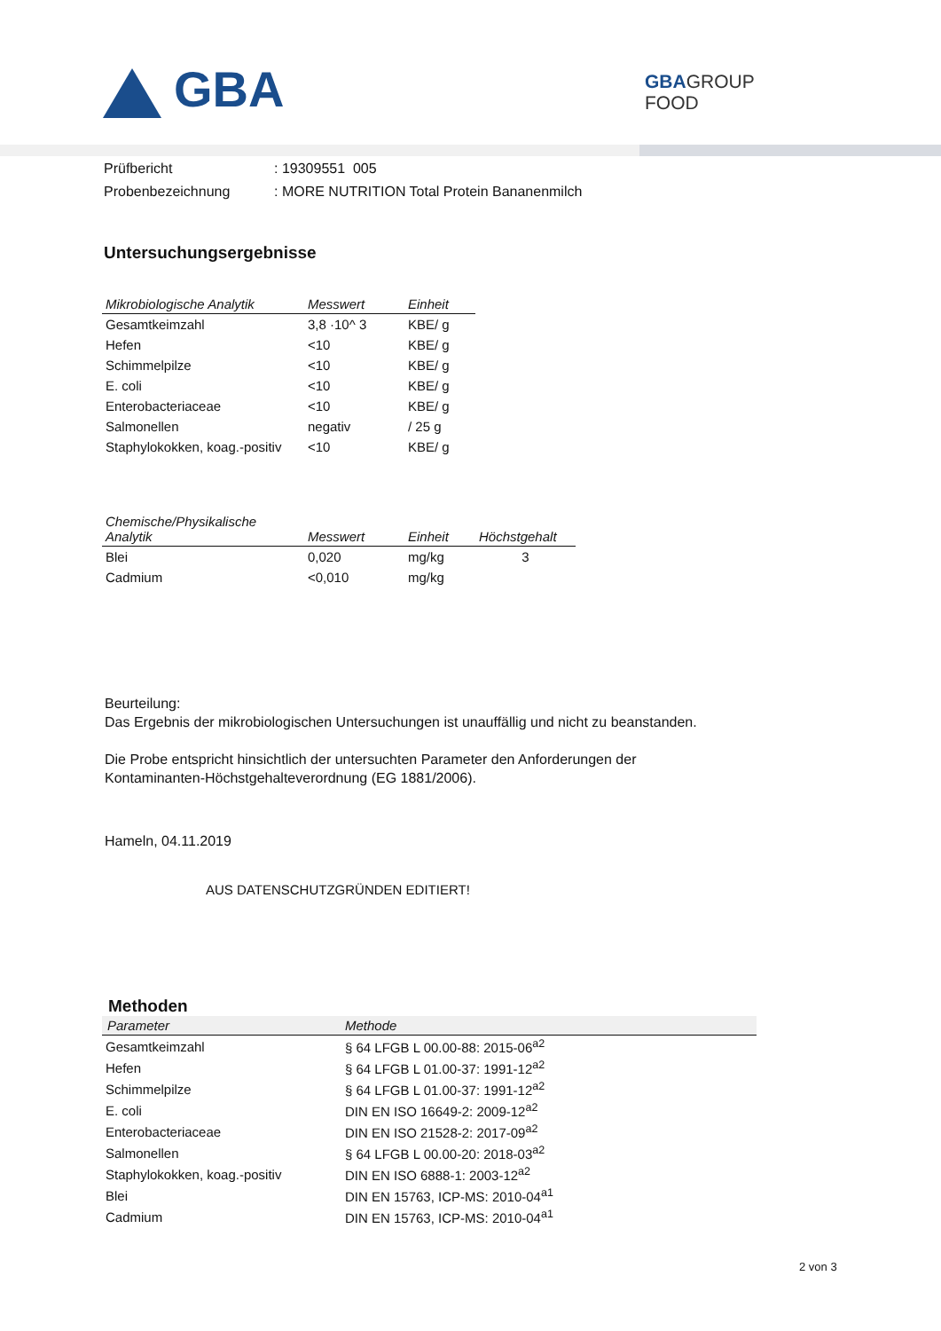GBA
GBAGROUP
FOOD
| Prüfbericht | : 19309551 005 |
| Probenbezeichnung | : MORE NUTRITION Total Protein Bananenmilch |
Untersuchungsergebnisse
| Mikrobiologische Analytik | Messwert | Einheit |
| --- | --- | --- |
| Gesamtkeimzahl | 3,8 ·10^ 3 | KBE/ g |
| Hefen | <10 | KBE/ g |
| Schimmelpilze | <10 | KBE/ g |
| E. coli | <10 | KBE/ g |
| Enterobacteriaceae | <10 | KBE/ g |
| Salmonellen | negativ | / 25 g |
| Staphylokokken, koag.-positiv | <10 | KBE/ g |
| Chemische/Physikalische Analytik | Messwert | Einheit | Höchstgehalt |
| --- | --- | --- | --- |
| Blei | 0,020 | mg/kg | 3 |
| Cadmium | <0,010 | mg/kg | |
Beurteilung:
Das Ergebnis der mikrobiologischen Untersuchungen ist unauffällig und nicht zu beanstanden.
Die Probe entspricht hinsichtlich der untersuchten Parameter den Anforderungen der
Kontaminanten-Höchstgehalteverordnung (EG 1881/2006).
Hameln, 04.11.2019
AUS DATENSCHUTZGRÜNDEN EDITIERT!
Methoden
| Parameter | Methode |
| --- | --- |
| Gesamtkeimzahl | § 64 LFGB L 00.00-88: 2015-06<sup>a2</sup> |
| Hefen | § 64 LFGB L 01.00-37: 1991-12<sup>a2</sup> |
| Schimmelpilze | § 64 LFGB L 01.00-37: 1991-12<sup>a2</sup> |
| E. coli | DIN EN ISO 16649-2: 2009-12<sup>a2</sup> |
| Enterobacteriaceae | DIN EN ISO 21528-2: 2017-09<sup>a2</sup> |
| Salmonellen | § 64 LFGB L 00.00-20: 2018-03<sup>a2</sup> |
| Staphylokokken, koag.-positiv | DIN EN ISO 6888-1: 2003-12<sup>a2</sup> |
| Blei | DIN EN 15763, ICP-MS: 2010-04<sup>a1</sup> |
| Cadmium | DIN EN 15763, ICP-MS: 2010-04<sup>a1</sup> |
2 von 3